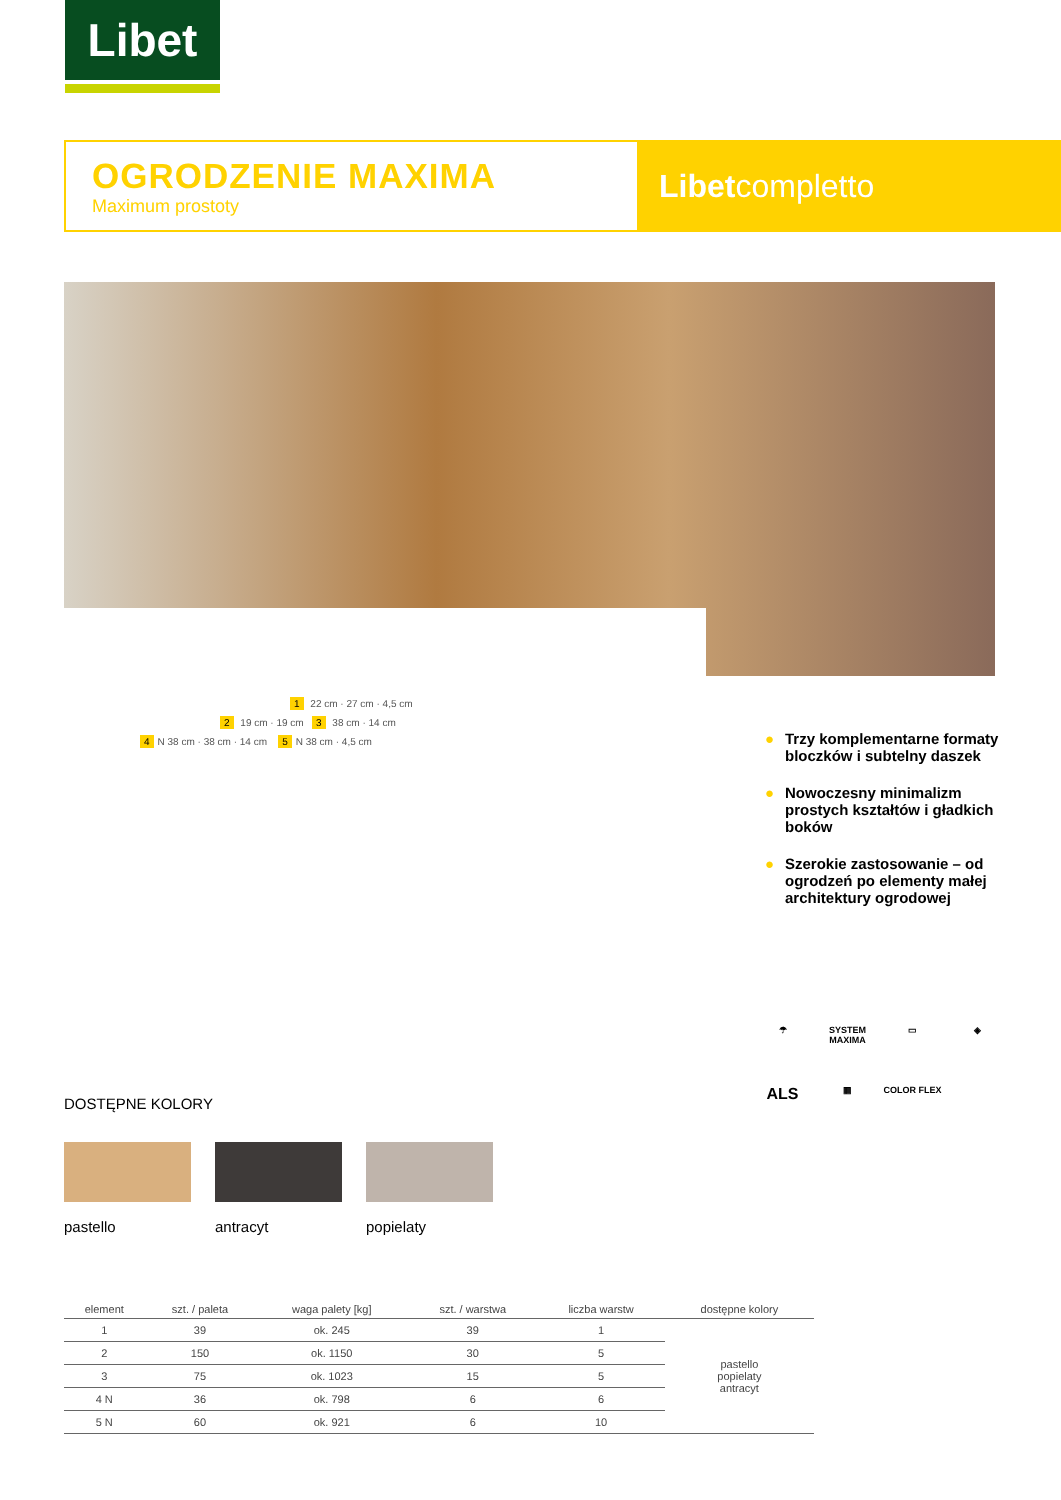Libet
OGRODZENIE MAXIMA
Maximum prostoty
Libetcompletto
1 22 cm · 27 cm · 4,5 cm
2 19 cm · 19 cm 3 38 cm · 14 cm
4 N 38 cm · 38 cm · 14 cm 5 N 38 cm · 4,5 cm
● Trzy komplementarne formaty bloczków i subtelny daszek
● Nowoczesny minimalizm prostych kształtów i gładkich boków
● Szerokie zastosowanie – od ogrodzeń po elementy małej architektury ogrodowej
☂
SYSTEM MAXIMA
▭
◈
ALS
▦
COLOR FLEX
DOSTĘPNE KOLORY
pastello antracyt popielaty
| element | szt. / paleta | waga palety [kg] | szt. / warstwa | liczba warstw | dostępne kolory |
| --- | --- | --- | --- | --- | --- |
| 1 | 39 | ok. 245 | 39 | 1 | pastello popielaty antracyt |
| 2 | 150 | ok. 1150 | 30 | 5 | |
| 3 | 75 | ok. 1023 | 15 | 5 | |
| 4 N | 36 | ok. 798 | 6 | 6 | |
| 5 N | 60 | ok. 921 | 6 | 10 | |